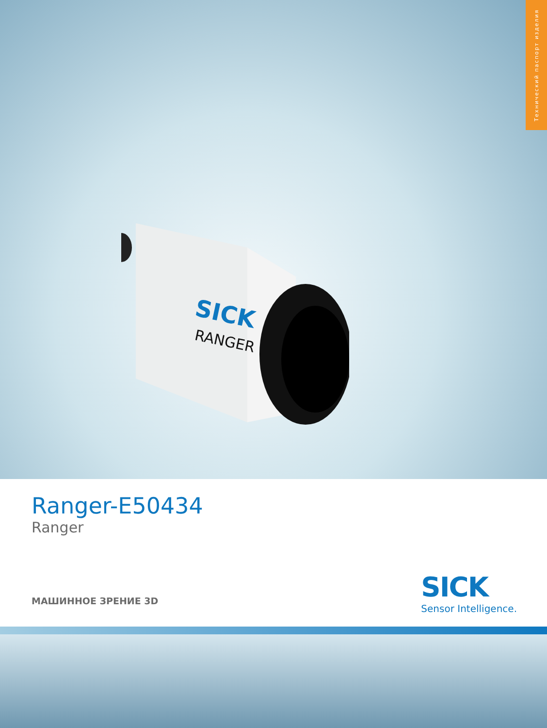Технический паспорт изделия
SICK
RANGER
Ranger-E50434
Ranger
МАШИННОЕ ЗРЕНИЕ 3D
SICK
Sensor Intelligence.